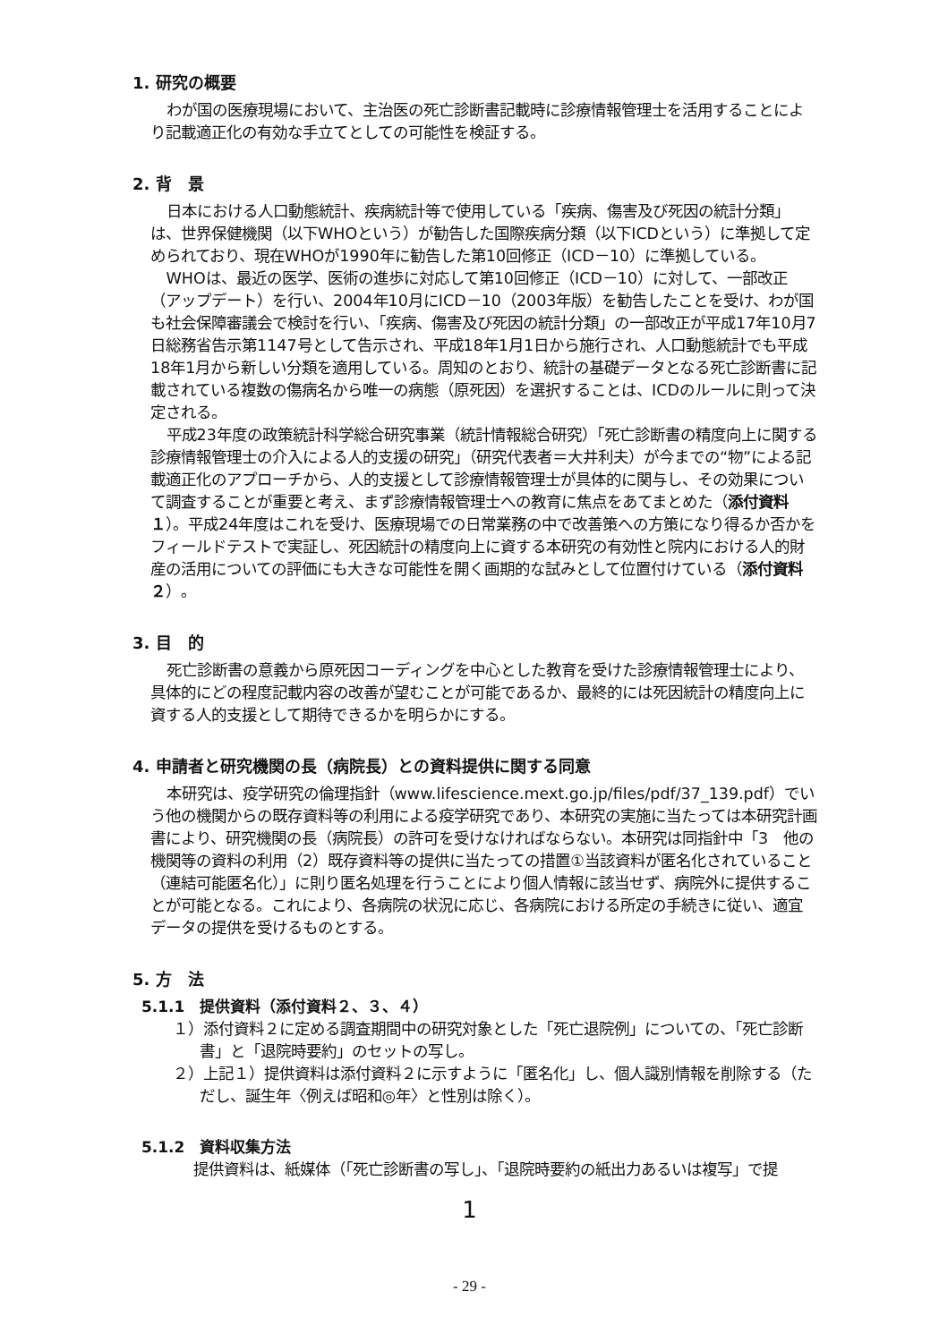1. 研究の概要
わが国の医療現場において、主治医の死亡診断書記載時に診療情報管理士を活用することにより記載適正化の有効な手立てとしての可能性を検証する。
2. 背　景
日本における人口動態統計、疾病統計等で使用している「疾病、傷害及び死因の統計分類」は、世界保健機関（以下WHOという）が勧告した国際疾病分類（以下ICDという）に準拠して定められており、現在WHOが1990年に勧告した第10回修正（ICD－10）に準拠している。
WHOは、最近の医学、医術の進歩に対応して第10回修正（ICD－10）に対して、一部改正（アップデート）を行い、2004年10月にICD－10（2003年版）を勧告したことを受け、わが国も社会保障審議会で検討を行い、「疾病、傷害及び死因の統計分類」の一部改正が平成17年10月7日総務省告示第1147号として告示され、平成18年1月1日から施行され、人口動態統計でも平成18年1月から新しい分類を適用している。周知のとおり、統計の基礎データとなる死亡診断書に記載されている複数の傷病名から唯一の病態（原死因）を選択することは、ICDのルールに則って決定される。
平成23年度の政策統計科学総合研究事業（統計情報総合研究）「死亡診断書の精度向上に関する診療情報管理士の介入による人的支援の研究」（研究代表者＝大井利夫）が今までの“物”による記載適正化のアプローチから、人的支援として診療情報管理士が具体的に関与し、その効果について調査することが重要と考え、まず診療情報管理士への教育に焦点をあてまとめた（添付資料１）。平成24年度はこれを受け、医療現場での日常業務の中で改善策への方策になり得るか否かをフィールドテストで実証し、死因統計の精度向上に資する本研究の有効性と院内における人的財産の活用についての評価にも大きな可能性を開く画期的な試みとして位置付けている（添付資料２）。
3. 目　的
死亡診断書の意義から原死因コーディングを中心とした教育を受けた診療情報管理士により、具体的にどの程度記載内容の改善が望むことが可能であるか、最終的には死因統計の精度向上に資する人的支援として期待できるかを明らかにする。
4. 申請者と研究機関の長（病院長）との資料提供に関する同意
本研究は、疫学研究の倫理指針（www.lifescience.mext.go.jp/files/pdf/37_139.pdf）でいう他の機関からの既存資料等の利用による疫学研究であり、本研究の実施に当たっては本研究計画書により、研究機関の長（病院長）の許可を受けなければならない。本研究は同指針中「3　他の機関等の資料の利用（2）既存資料等の提供に当たっての措置①当該資料が匿名化されていること（連結可能匿名化）」に則り匿名処理を行うことにより個人情報に該当せず、病院外に提供することが可能となる。これにより、各病院の状況に応じ、各病院における所定の手続きに従い、適宜データの提供を受けるものとする。
5. 方　法
5.1.1　提供資料（添付資料２、３、４）
１）添付資料２に定める調査期間中の研究対象とした「死亡退院例」についての、「死亡診断書」と「退院時要約」のセットの写し。
２）上記１）提供資料は添付資料２に示すように「匿名化」し、個人識別情報を削除する（ただし、誕生年〈例えば昭和◎年〉と性別は除く）。
5.1.2　資料収集方法
提供資料は、紙媒体（「死亡診断書の写し」、「退院時要約の紙出力あるいは複写」で提
1
- 29 -